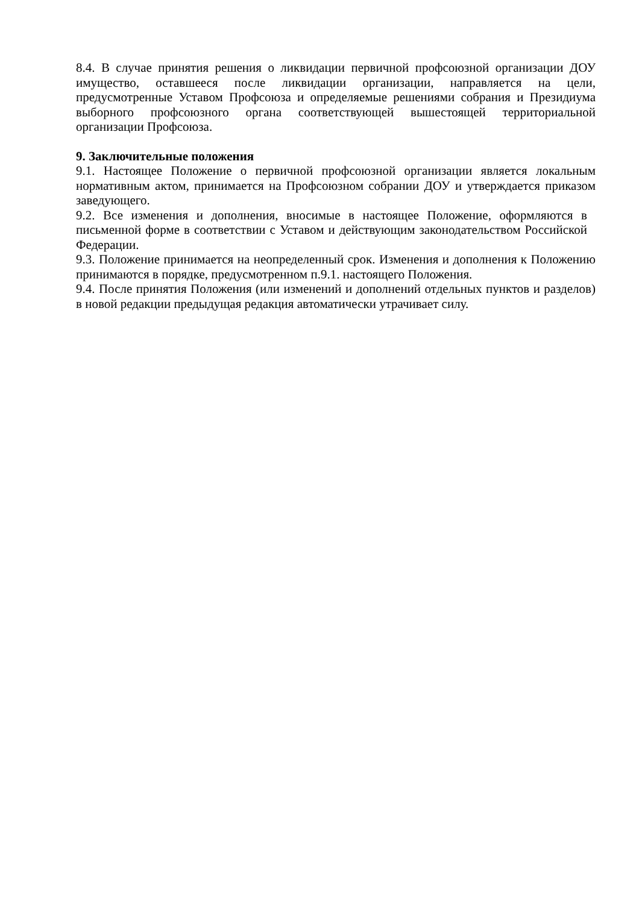8.4. В случае принятия решения о ликвидации первичной профсоюзной организации ДОУ имущество, оставшееся после ликвидации организации, направляется на цели, предусмотренные Уставом Профсоюза и определяемые решениями собрания и Президиума выборного профсоюзного органа соответствующей вышестоящей территориальной организации Профсоюза.
9. Заключительные положения
9.1. Настоящее Положение о первичной профсоюзной организации является локальным нормативным актом, принимается на Профсоюзном собрании ДОУ и утверждается приказом заведующего.
9.2. Все изменения и дополнения, вносимые в настоящее Положение, оформляются в письменной форме в соответствии с Уставом и действующим законодательством Российской Федерации.
9.3. Положение принимается на неопределенный срок. Изменения и дополнения к Положению принимаются в порядке, предусмотренном п.9.1. настоящего Положения.
9.4. После принятия Положения (или изменений и дополнений отдельных пунктов и разделов) в новой редакции предыдущая редакция автоматически утрачивает силу.